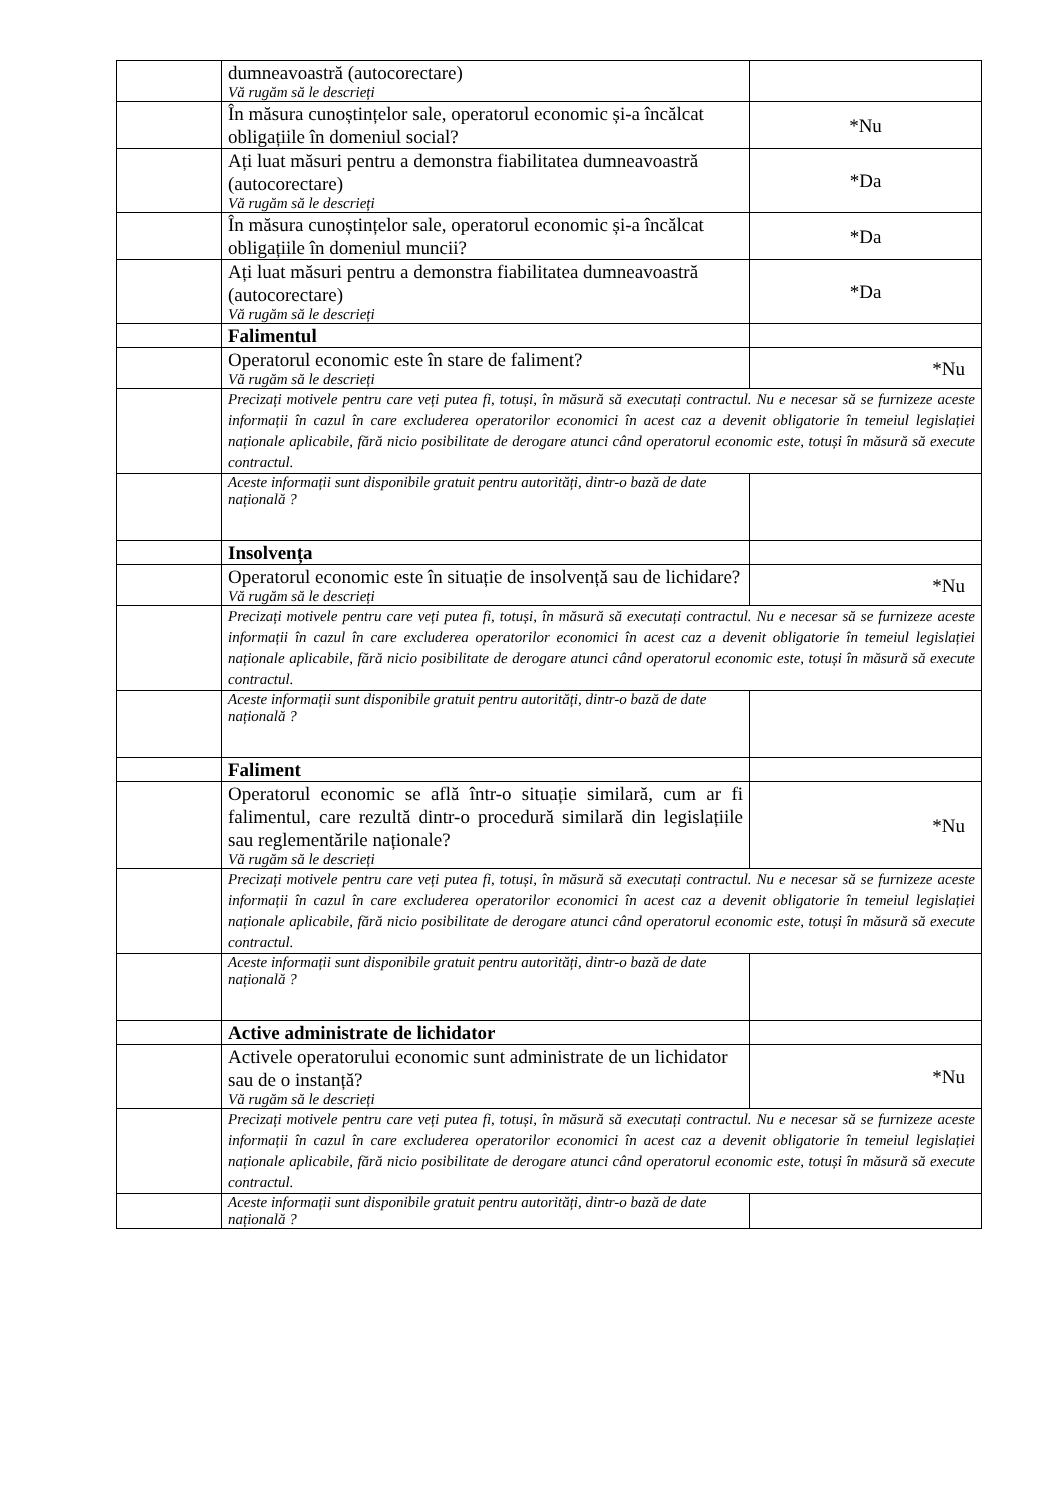| | dumneavoastră (autocorectare) Vă rugăm să le descrieți | |
| | În măsura cunoștințelor sale, operatorul economic și-a încălcat obligațiile în domeniul social? | *Nu |
| | Ați luat măsuri pentru a demonstra fiabilitatea dumneavoastră (autocorectare) Vă rugăm să le descrieți | *Da |
| | În măsura cunoștințelor sale, operatorul economic și-a încălcat obligațiile în domeniul muncii? | *Da |
| | Ați luat măsuri pentru a demonstra fiabilitatea dumneavoastră (autocorectare) Vă rugăm să le descrieți | *Da |
| | Falimentul | |
| | Operatorul economic este în stare de faliment? Vă rugăm să le descrieți | *Nu |
| | Precizați motivele pentru care veți putea fi, totuși, în măsură să executați contractul. Nu e necesar să se furnizeze aceste informații în cazul în care excluderea operatorilor economici în acest caz a devenit obligatorie în temeiul legislației naționale aplicabile, fără nicio posibilitate de derogare atunci când operatorul economic este, totuși în măsură să execute contractul. | |
| | Aceste informații sunt disponibile gratuit pentru autorități, dintr-o bază de date națională ? | |
| | Insolvența | |
| | Operatorul economic este în situație de insolvență sau de lichidare? Vă rugăm să le descrieți | *Nu |
| | Precizați motivele pentru care veți putea fi, totuși, în măsură să executați contractul. Nu e necesar să se furnizeze aceste informații în cazul în care excluderea operatorilor economici în acest caz a devenit obligatorie în temeiul legislației naționale aplicabile, fără nicio posibilitate de derogare atunci când operatorul economic este, totuși în măsură să execute contractul. | |
| | Aceste informații sunt disponibile gratuit pentru autorități, dintr-o bază de date națională ? | |
| | Faliment | |
| | Operatorul economic se află într-o situație similară, cum ar fi falimentul, care rezultă dintr-o procedură similară din legislațiile sau reglementările naționale? Vă rugăm să le descrieți | *Nu |
| | Precizați motivele pentru care veți putea fi, totuși, în măsură să executați contractul. Nu e necesar să se furnizeze aceste informații în cazul în care excluderea operatorilor economici în acest caz a devenit obligatorie în temeiul legislației naționale aplicabile, fără nicio posibilitate de derogare atunci când operatorul economic este, totuși în măsură să execute contractul. | |
| | Aceste informații sunt disponibile gratuit pentru autorități, dintr-o bază de date națională ? | |
| | Active administrate de lichidator | |
| | Activele operatorului economic sunt administrate de un lichidator sau de o instanță? Vă rugăm să le descrieți | *Nu |
| | Precizați motivele pentru care veți putea fi, totuși, în măsură să executați contractul. Nu e necesar să se furnizeze aceste informații în cazul în care excluderea operatorilor economici în acest caz a devenit obligatorie în temeiul legislației naționale aplicabile, fără nicio posibilitate de derogare atunci când operatorul economic este, totuși în măsură să execute contractul. | |
| | Aceste informații sunt disponibile gratuit pentru autorități, dintr-o bază de date națională ? | |